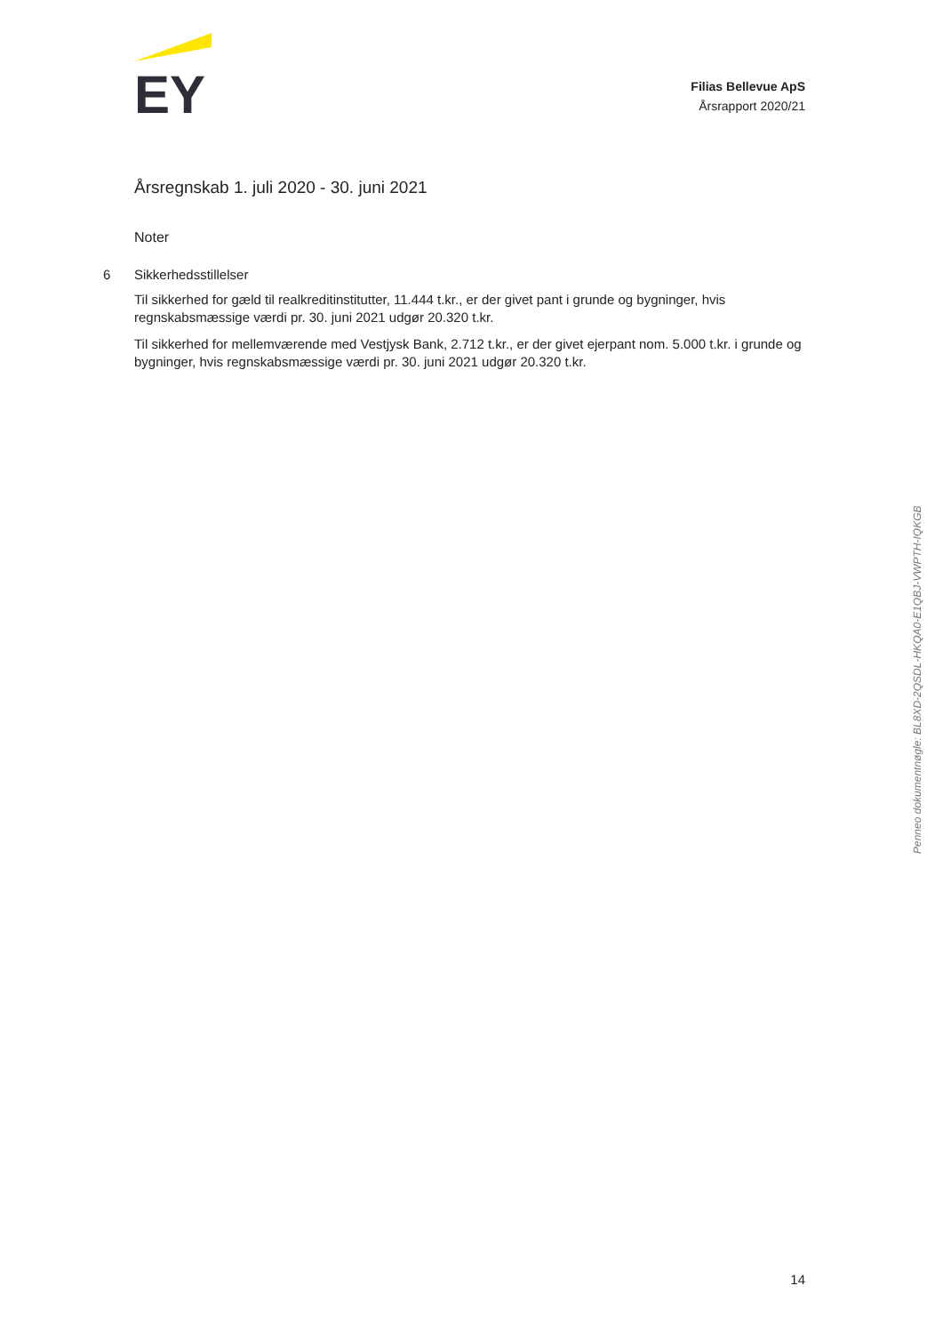EY
Filias Bellevue ApS
Årsrapport 2020/21
Årsregnskab 1. juli 2020 - 30. juni 2021
Noter
6
Sikkerhedsstillelser
Til sikkerhed for gæld til realkreditinstitutter, 11.444 t.kr., er der givet pant i grunde og bygninger, hvis regnskabsmæssige værdi pr. 30. juni 2021 udgør 20.320 t.kr.
Til sikkerhed for mellemværende med Vestjysk Bank, 2.712 t.kr., er der givet ejerpant nom. 5.000 t.kr. i grunde og bygninger, hvis regnskabsmæssige værdi pr. 30. juni 2021 udgør 20.320 t.kr.
Penneo dokumentnøgle: BL8XD-2QSDL-HKQA0-E1QBJ-VWPTH-IQKGB
14